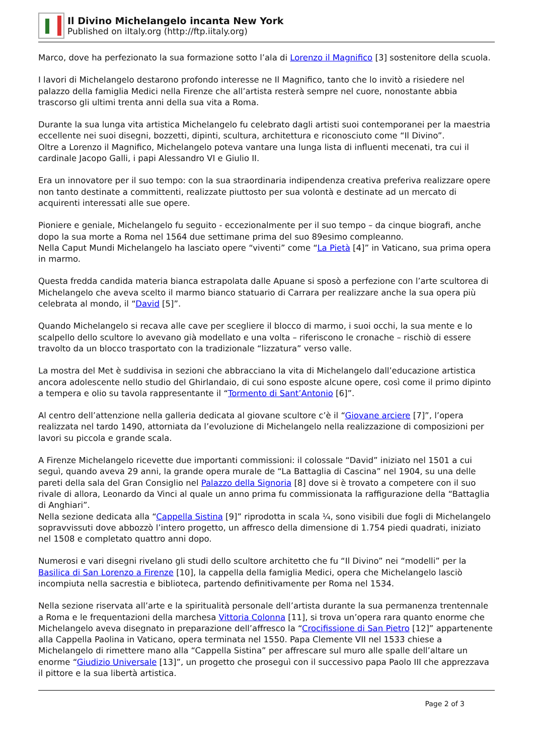Il Divino Michelangelo incanta New York
Published on iItaly.org (http://ftp.iitaly.org)
Marco, dove ha perfezionato la sua formazione sotto l’ala di Lorenzo il Magnifico [3] sostenitore della scuola.
I lavori di Michelangelo destarono profondo interesse ne Il Magnifico, tanto che lo invitò a risiedere nel palazzo della famiglia Medici nella Firenze che all’artista resterà sempre nel cuore, nonostante abbia trascorso gli ultimi trenta anni della sua vita a Roma.
Durante la sua lunga vita artistica Michelangelo fu celebrato dagli artisti suoi contemporanei per la maestria eccellente nei suoi disegni, bozzetti, dipinti, scultura, architettura e riconosciuto come “Il Divino”.
Oltre a Lorenzo il Magnifico, Michelangelo poteva vantare una lunga lista di influenti mecenati, tra cui il cardinale Jacopo Galli, i papi Alessandro VI e Giulio II.
Era un innovatore per il suo tempo: con la sua straordinaria indipendenza creativa preferiva realizzare opere non tanto destinate a committenti, realizzate piuttosto per sua volontà e destinate ad un mercato di acquirenti interessati alle sue opere.
Pioniere e geniale, Michelangelo fu seguito - eccezionalmente per il suo tempo – da cinque biografi, anche dopo la sua morte a Roma nel 1564 due settimane prima del suo 89esimo compleanno.
Nella Caput Mundi Michelangelo ha lasciato opere “viventi” come “La Pietà [4]” in Vaticano, sua prima opera in marmo.
Questa fredda candida materia bianca estrapolata dalle Apuane si sposò a perfezione con l’arte scultorea di Michelangelo che aveva scelto il marmo bianco statuario di Carrara per realizzare anche la sua opera più celebrata al mondo, il “David [5]”.
Quando Michelangelo si recava alle cave per scegliere il blocco di marmo, i suoi occhi, la sua mente e lo scalpello dello scultore lo avevano già modellato e una volta – riferiscono le cronache – rischiò di essere travolto da un blocco trasportato con la tradizionale “lizzatura” verso valle.
La mostra del Met è suddivisa in sezioni che abbracciano la vita di Michelangelo dall’educazione artistica ancora adolescente nello studio del Ghirlandaio, di cui sono esposte alcune opere, così come il primo dipinto a tempera e olio su tavola rappresentante il “Tormento di Sant’Antonio [6]”.
Al centro dell’attenzione nella galleria dedicata al giovane scultore c’è il “Giovane arciere [7]”, l’opera realizzata nel tardo 1490, attorniata da l’evoluzione di Michelangelo nella realizzazione di composizioni per lavori su piccola e grande scala.
A Firenze Michelangelo ricevette due importanti commissioni: il colossale “David” iniziato nel 1501 a cui seguì, quando aveva 29 anni, la grande opera murale de “La Battaglia di Cascina” nel 1904, su una delle pareti della sala del Gran Consiglio nel Palazzo della Signoria [8] dove si è trovato a competere con il suo rivale di allora, Leonardo da Vinci al quale un anno prima fu commissionata la raffigurazione della “Battaglia di Anghiari”.
Nella sezione dedicata alla “Cappella Sistina [9]” riprodotta in scala ¼, sono visibili due fogli di Michelangelo sopravvissuti dove abbozzò l’intero progetto, un affresco della dimensione di 1.754 piedi quadrati, iniziato nel 1508 e completato quattro anni dopo.
Numerosi e vari disegni rivelano gli studi dello scultore architetto che fu “Il Divino” nei “modelli” per la Basilica di San Lorenzo a Firenze [10], la cappella della famiglia Medici, opera che Michelangelo lasciò incompiuta nella sacrestia e biblioteca, partendo definitivamente per Roma nel 1534.
Nella sezione riservata all’arte e la spiritualità personale dell’artista durante la sua permanenza trentennale a Roma e le frequentazioni della marchesa Vittoria Colonna [11], si trova un’opera rara quanto enorme che Michelangelo aveva disegnato in preparazione dell’affresco la “Crocifissione di San Pietro [12]” appartenente alla Cappella Paolina in Vaticano, opera terminata nel 1550. Papa Clemente VII nel 1533 chiese a Michelangelo di rimettere mano alla “Cappella Sistina” per affrescare sul muro alle spalle dell’altare un enorme “Giudizio Universale [13]”, un progetto che proseguì con il successivo papa Paolo III che apprezzava il pittore e la sua libertà artistica.
Page 2 of 3